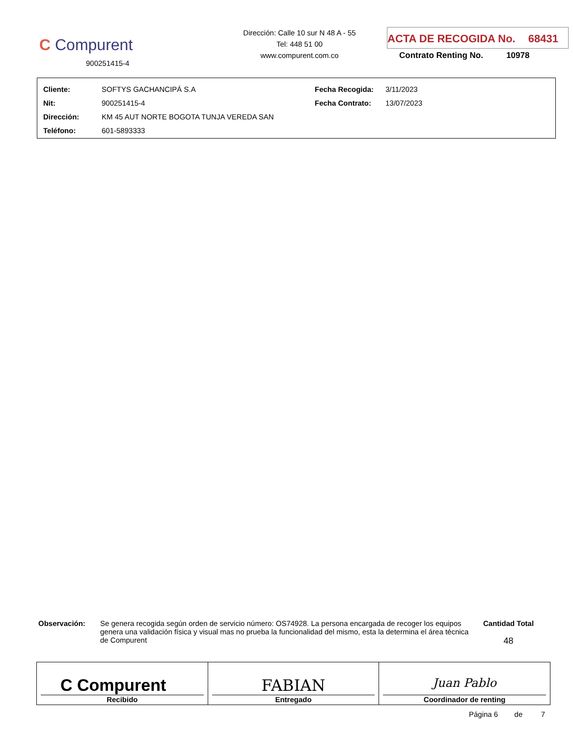C Compurent
900251415-4
Dirección: Calle 10 sur N 48 A - 55
Tel: 448 51 00
www.compurent.com.co
ACTA DE RECOGIDA No. 68431
Contrato Renting No. 10978
| Cliente: | SOFTYS GACHANCIPÁ S.A | Fecha Recogida: | 3/11/2023 |
| Nit: | 900251415-4 | Fecha Contrato: | 13/07/2023 |
| Dirección: | KM 45 AUT NORTE BOGOTA TUNJA VEREDA SAN | | |
| Teléfono: | 601-5893333 | | |
Observación: Se genera recogida según orden de servicio número: OS74928. La persona encargada de recoger los equipos genera una validación física y visual mas no prueba la funcionalidad del mismo, esta la determina el área técnica de Compurent
Cantidad Total
48
| C Compurent Recibido | FABIAN Entregado | Juan Pablo Coordinador de renting |
Página 6 de 7